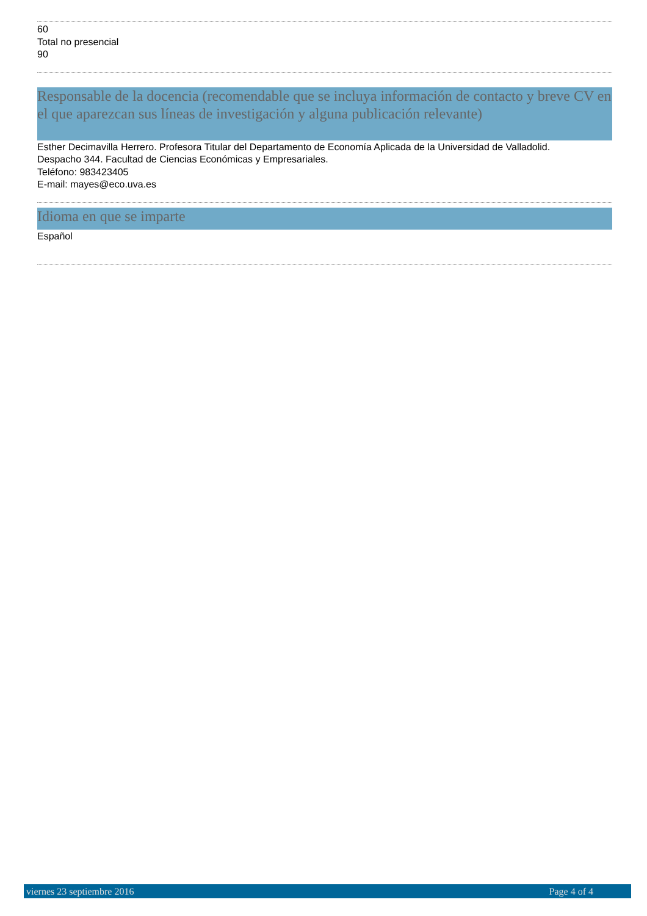60
Total no presencial
90
Responsable de la docencia (recomendable que se incluya información de contacto y breve CV en el que aparezcan sus líneas de investigación y alguna publicación relevante)
Esther Decimavilla Herrero. Profesora Titular del Departamento de Economía Aplicada de la Universidad de Valladolid.
Despacho 344. Facultad de Ciencias Económicas y Empresariales.
Teléfono: 983423405
E-mail: mayes@eco.uva.es
Idioma en que se imparte
Español
viernes 23 septiembre 2016 Page 4 of 4